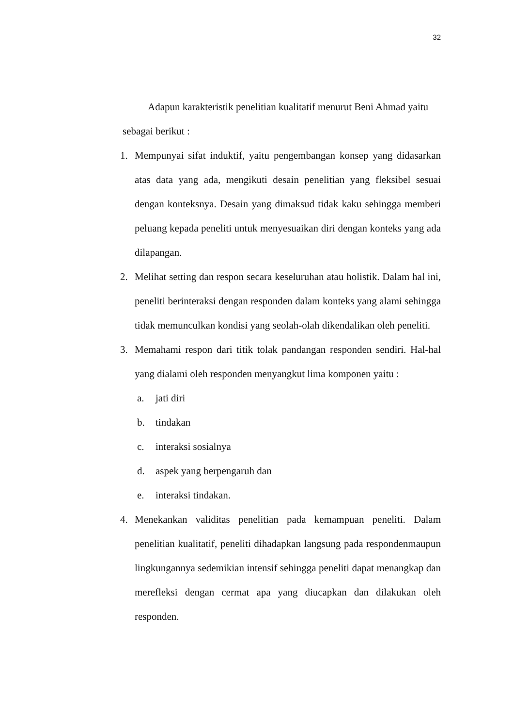32
Adapun karakteristik penelitian kualitatif menurut Beni Ahmad yaitu
sebagai berikut :
1. Mempunyai sifat induktif, yaitu pengembangan konsep yang didasarkan atas data yang ada, mengikuti desain penelitian yang fleksibel sesuai dengan konteksnya. Desain yang dimaksud tidak kaku sehingga memberi peluang kepada peneliti untuk menyesuaikan diri dengan konteks yang ada dilapangan.
2. Melihat setting dan respon secara keseluruhan atau holistik. Dalam hal ini, peneliti berinteraksi dengan responden dalam konteks yang alami sehingga tidak memunculkan kondisi yang seolah-olah dikendalikan oleh peneliti.
3. Memahami respon dari titik tolak pandangan responden sendiri. Hal-hal yang dialami oleh responden menyangkut lima komponen yaitu :
a. jati diri
b. tindakan
c. interaksi sosialnya
d. aspek yang berpengaruh dan
e. interaksi tindakan.
4. Menekankan validitas penelitian pada kemampuan peneliti. Dalam penelitian kualitatif, peneliti dihadapkan langsung pada respondenmaupun lingkungannya sedemikian intensif sehingga peneliti dapat menangkap dan merefleksi dengan cermat apa yang diucapkan dan dilakukan oleh responden.